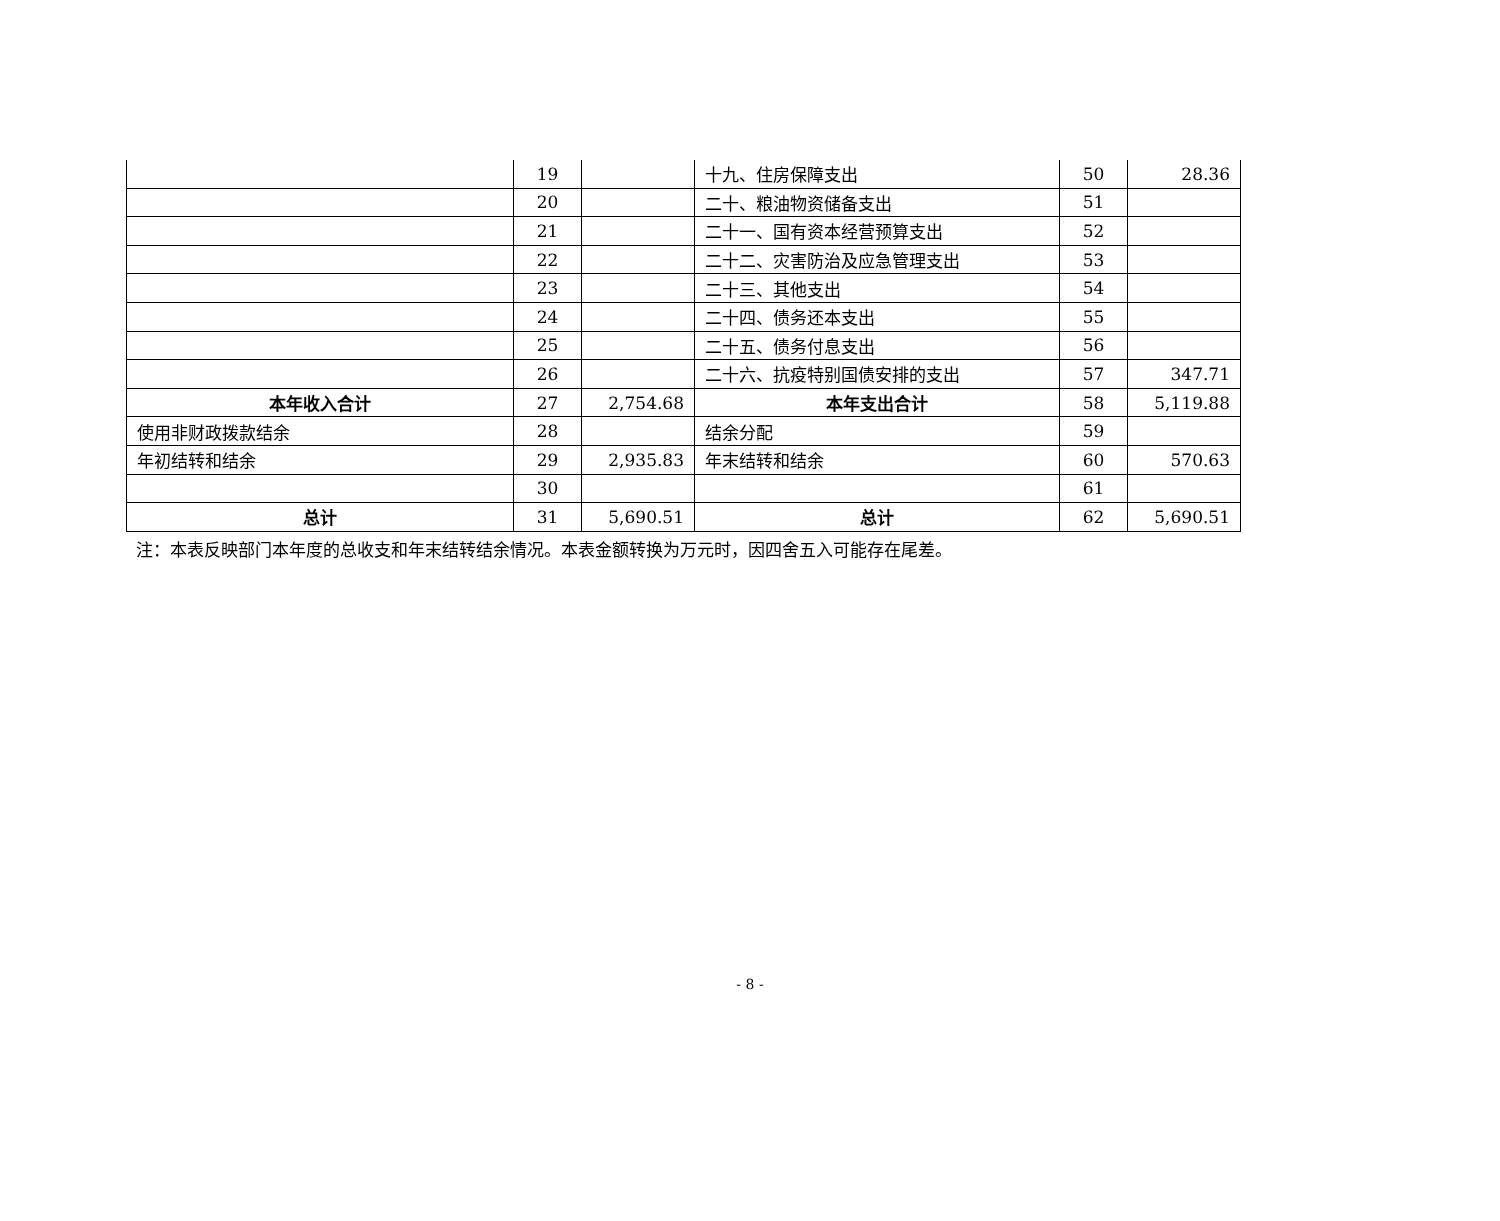| | 19 | | 十九、住房保障支出 | 50 | 28.36 |
| | 20 | | 二十、粮油物资储备支出 | 51 | |
| | 21 | | 二十一、国有资本经营预算支出 | 52 | |
| | 22 | | 二十二、灾害防治及应急管理支出 | 53 | |
| | 23 | | 二十三、其他支出 | 54 | |
| | 24 | | 二十四、债务还本支出 | 55 | |
| | 25 | | 二十五、债务付息支出 | 56 | |
| | 26 | | 二十六、抗疫特别国债安排的支出 | 57 | 347.71 |
| 本年收入合计 | 27 | 2,754.68 | 本年支出合计 | 58 | 5,119.88 |
| 使用非财政拨款结余 | 28 | | 结余分配 | 59 | |
| 年初结转和结余 | 29 | 2,935.83 | 年末结转和结余 | 60 | 570.63 |
| | 30 | | | 61 | |
| 总计 | 31 | 5,690.51 | 总计 | 62 | 5,690.51 |
注：本表反映部门本年度的总收支和年末结转结余情况。本表金额转换为万元时，因四舍五入可能存在尾差。
- 8 -